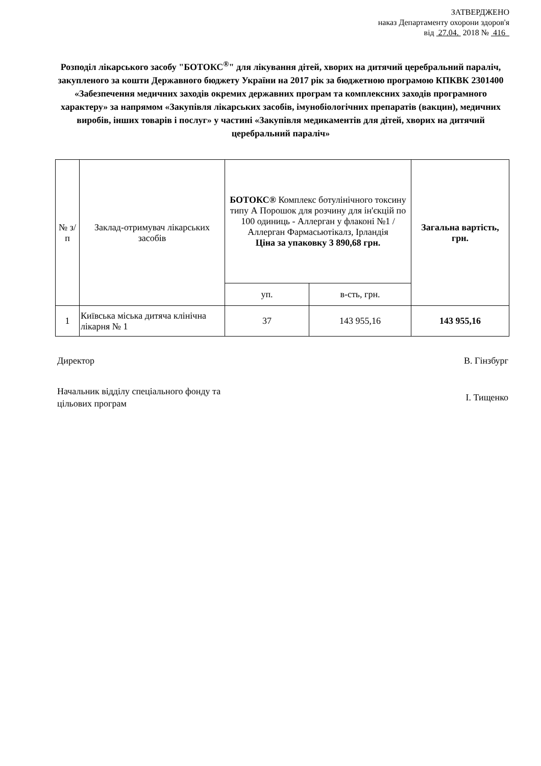ЗАТВЕРДЖЕНО
наказ Департаменту охорони здоров'я
від 27.04. 2018 № 416
Розподіл лікарського засобу "БОТОКС<sup>®</sup>" для лікування дітей, хворих на дитячий церебральний параліч, закупленого за кошти Державного бюджету України на 2017 рік за бюджетною програмою КПКВК 2301400 «Забезпечення медичних заходів окремих державних програм та комплексних заходів програмного характеру» за напрямом «Закупівля лікарських засобів, імунобіологічних препаратів (вакцин), медичних виробів, інших товарів і послуг» у частині «Закупівля медикаментів для дітей, хворих на дитячий церебральний параліч»
| № з/п | Заклад-отримувач лікарських засобів | БОТОКС® Комплекс ботулінічного токсину типу А Порошок для розчину для ін'єкцій по 100 одиниць - Аллерган у флаконі №1 / Аллерган Фармасьютікалз, Ірландія Ціна за упаковку 3 890,68 грн. | | Загальна вартість, грн. |
| --- | --- | --- | --- | --- |
| | | уп. | в-сть, грн. | |
| 1 | Київська міська дитяча клінічна лікарня № 1 | 37 | 143 955,16 | 143 955,16 |
Директор В. Гінзбург
Начальник відділу спеціального фонду та
цільових програм І. Тищенко